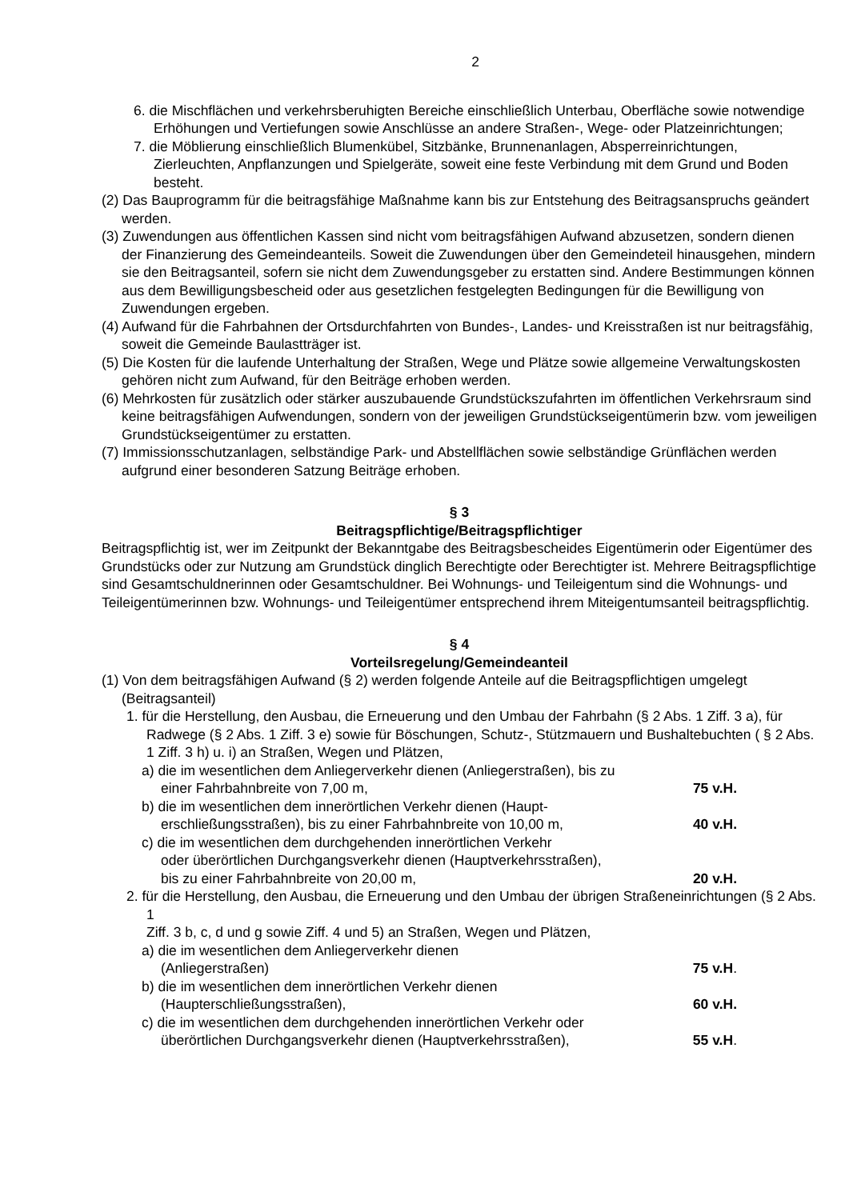2
6. die Mischflächen und verkehrsberuhigten Bereiche einschließlich Unterbau, Oberfläche sowie notwendige Erhöhungen und Vertiefungen sowie Anschlüsse an andere Straßen-, Wege- oder Platzeinrichtungen;
7. die Möblierung einschließlich Blumenkübel, Sitzbänke, Brunnenanlagen, Absperreinrichtungen, Zierleuchten, Anpflanzungen und Spielgeräte, soweit eine feste Verbindung mit dem Grund und Boden besteht.
(2) Das Bauprogramm für die beitragsfähige Maßnahme kann bis zur Entstehung des Beitragsanspruchs geändert werden.
(3) Zuwendungen aus öffentlichen Kassen sind nicht vom beitragsfähigen Aufwand abzusetzen, sondern dienen der Finanzierung des Gemeindeanteils. Soweit die Zuwendungen über den Gemeindeteil hinausgehen, mindern sie den Beitragsanteil, sofern sie nicht dem Zuwendungsgeber zu erstatten sind. Andere Bestimmungen können aus dem Bewilligungsbescheid oder aus gesetzlichen festgelegten Bedingungen für die Bewilligung von Zuwendungen ergeben.
(4) Aufwand für die Fahrbahnen der Ortsdurchfahrten von Bundes-, Landes- und Kreisstraßen ist nur beitragsfähig, soweit die Gemeinde Baulastträger ist.
(5) Die Kosten für die laufende Unterhaltung der Straßen, Wege und Plätze sowie allgemeine Verwaltungskosten gehören nicht zum Aufwand, für den Beiträge erhoben werden.
(6) Mehrkosten für zusätzlich oder stärker auszubauende Grundstückszufahrten im öffentlichen Verkehrsraum sind keine beitragsfähigen Aufwendungen, sondern von der jeweiligen Grundstückseigentümerin bzw. vom jeweiligen Grundstückseigentümer zu erstatten.
(7) Immissionsschutzanlagen, selbständige Park- und Abstellflächen sowie selbständige Grünflächen werden aufgrund einer besonderen Satzung Beiträge erhoben.
§ 3
Beitragspflichtige/Beitragspflichtiger
Beitragspflichtig ist, wer im Zeitpunkt der Bekanntgabe des Beitragsbescheides Eigentümerin oder Eigentümer des Grundstücks oder zur Nutzung am Grundstück dinglich Berechtigte oder Berechtigter ist. Mehrere Beitragspflichtige sind Gesamtschuldnerinnen oder Gesamtschuldner. Bei Wohnungs- und Teileigentum sind die Wohnungs- und Teileigentümerinnen bzw. Wohnungs- und Teileigentümer entsprechend ihrem Miteigentumsanteil beitragspflichtig.
§ 4
Vorteilsregelung/Gemeindeanteil
(1) Von dem beitragsfähigen Aufwand (§ 2) werden folgende Anteile auf die Beitragspflichtigen umgelegt (Beitragsanteil)
1. für die Herstellung, den Ausbau, die Erneuerung und den Umbau der Fahrbahn (§ 2 Abs. 1 Ziff. 3 a), für Radwege (§ 2 Abs. 1 Ziff. 3 e) sowie für Böschungen, Schutz-, Stützmauern und Bushaltebuchten ( § 2 Abs. 1 Ziff. 3 h) u. i) an Straßen, Wegen und Plätzen,
a) die im wesentlichen dem Anliegerverkehr dienen (Anliegerstraßen), bis zu
einer Fahrbahnbreite von 7,00 m, 75 v.H.
b) die im wesentlichen dem innerörtlichen Verkehr dienen (Haupt-
erschließungsstraßen), bis zu einer Fahrbahnbreite von 10,00 m, 40 v.H.
c) die im wesentlichen dem durchgehenden innerörtlichen Verkehr
oder überörtlichen Durchgangsverkehr dienen (Hauptverkehrsstraßen),
bis zu einer Fahrbahnbreite von 20,00 m, 20 v.H.
2. für die Herstellung, den Ausbau, die Erneuerung und den Umbau der übrigen Straßeneinrichtungen (§ 2 Abs. 1
Ziff. 3 b, c, d und g sowie Ziff. 4 und 5) an Straßen, Wegen und Plätzen,
a) die im wesentlichen dem Anliegerverkehr dienen
(Anliegerstraßen) 75 v.H.
b) die im wesentlichen dem innerörtlichen Verkehr dienen
(Haupterschließungsstraßen), 60 v.H.
c) die im wesentlichen dem durchgehenden innerörtlichen Verkehr oder
überörtlichen Durchgangsverkehr dienen (Hauptverkehrsstraßen), 55 v.H.